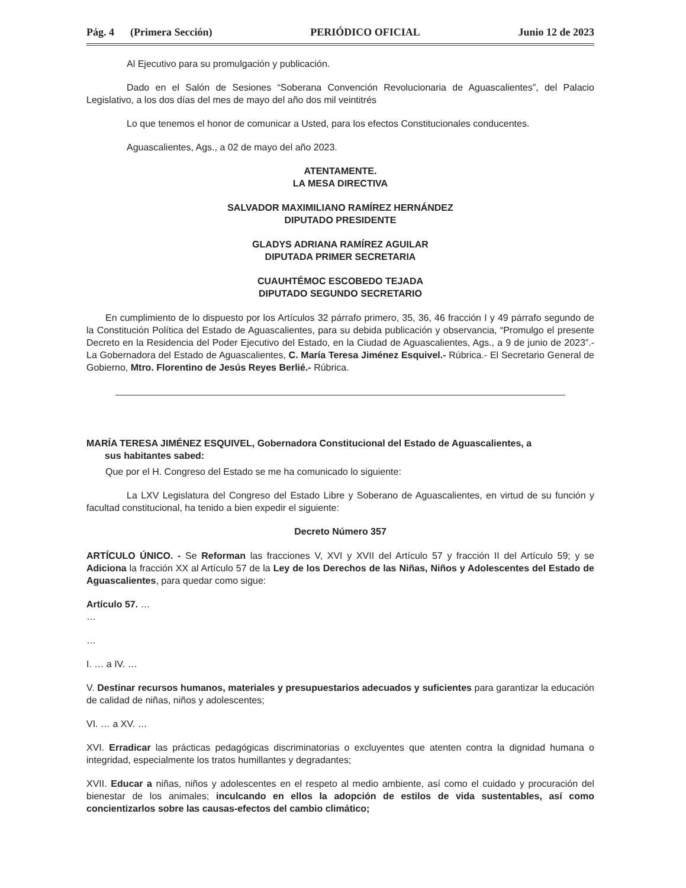Pág. 4 (Primera Sección) PERIÓDICO OFICIAL Junio 12 de 2023
Al Ejecutivo para su promulgación y publicación.
Dado en el Salón de Sesiones “Soberana Convención Revolucionaria de Aguascalientes”, del Palacio Legislativo, a los dos días del mes de mayo del año dos mil veintitrés
Lo que tenemos el honor de comunicar a Usted, para los efectos Constitucionales conducentes.
Aguascalientes, Ags., a 02 de mayo del año 2023.
ATENTAMENTE.
LA MESA DIRECTIVA
SALVADOR MAXIMILIANO RAMÍREZ HERNÁNDEZ
DIPUTADO PRESIDENTE
GLADYS ADRIANA RAMÍREZ AGUILAR
DIPUTADA PRIMER SECRETARIA
CUAUHTÉMOC ESCOBEDO TEJADA
DIPUTADO SEGUNDO SECRETARIO
En cumplimiento de lo dispuesto por los Artículos 32 párrafo primero, 35, 36, 46 fracción I y 49 párrafo segundo de la Constitución Política del Estado de Aguascalientes, para su debida publicación y observancia, “Promulgo el presente Decreto en la Residencia del Poder Ejecutivo del Estado, en la Ciudad de Aguascalientes, Ags., a 9 de junio de 2023”.- La Gobernadora del Estado de Aguascalientes, C. María Teresa Jiménez Esquivel.- Rúbrica.- El Secretario General de Gobierno, Mtro. Florentino de Jesús Reyes Berlié.- Rúbrica.
MARÍA TERESA JIMÉNEZ ESQUIVEL, Gobernadora Constitucional del Estado de Aguascalientes, a
sus habitantes sabed:
Que por el H. Congreso del Estado se me ha comunicado lo siguiente:
La LXV Legislatura del Congreso del Estado Libre y Soberano de Aguascalientes, en virtud de su función y facultad constitucional, ha tenido a bien expedir el siguiente:
Decreto Número 357
ARTÍCULO ÚNICO. - Se Reforman las fracciones V, XVI y XVII del Artículo 57 y fracción II del Artículo 59; y se Adiciona la fracción XX al Artículo 57 de la Ley de los Derechos de las Niñas, Niños y Adolescentes del Estado de Aguascalientes, para quedar como sigue:
Artículo 57. …
…
…
I. … a IV. …
V. Destinar recursos humanos, materiales y presupuestarios adecuados y suficientes para garantizar la educación de calidad de niñas, niños y adolescentes;
VI. … a XV. …
XVI. Erradicar las prácticas pedagógicas discriminatorias o excluyentes que atenten contra la dignidad humana o integridad, especialmente los tratos humillantes y degradantes;
XVII. Educar a niñas, niños y adolescentes en el respeto al medio ambiente, así como el cuidado y procuración del bienestar de los animales; inculcando en ellos la adopción de estilos de vida sustentables, así como concientizarlos sobre las causas-efectos del cambio climático;